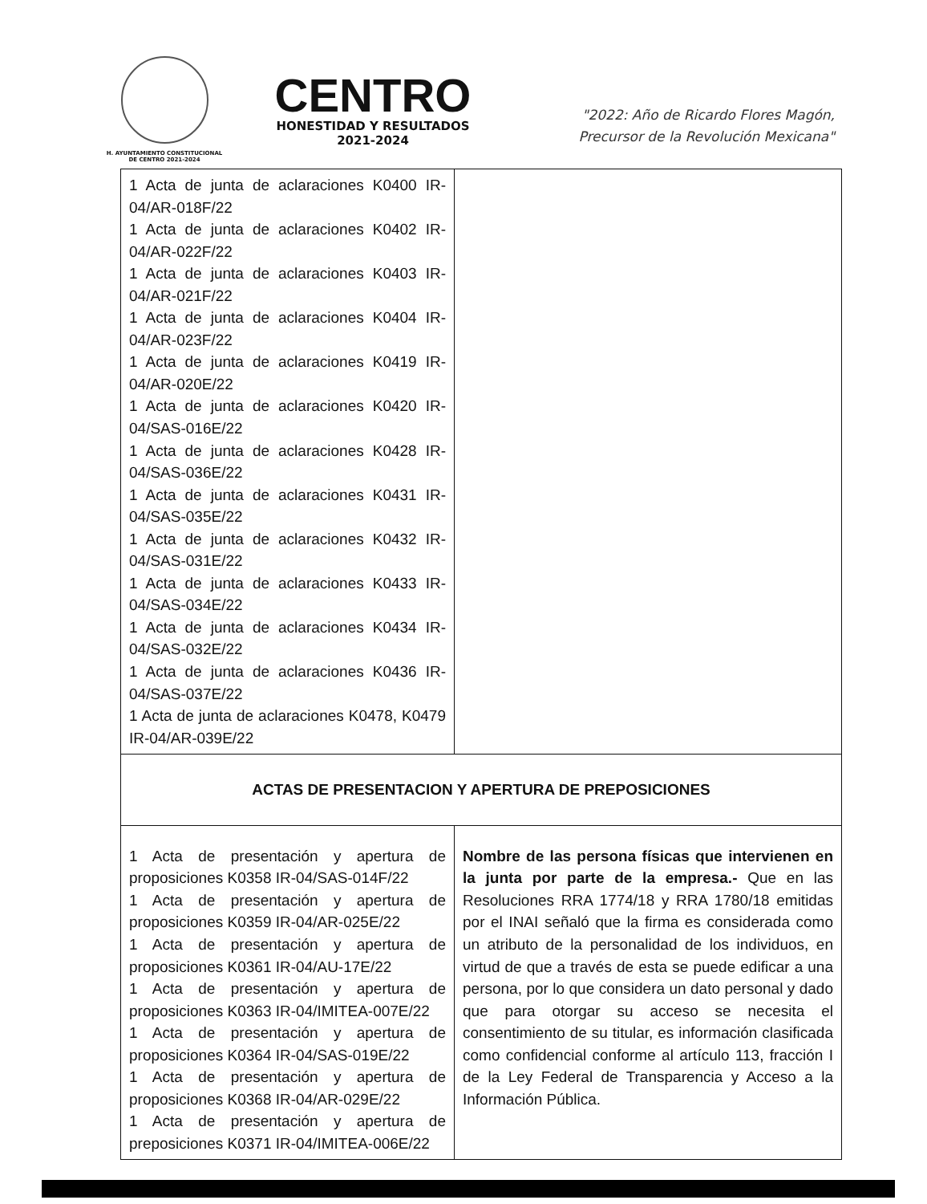H. AYUNTAMIENTO CONSTITUCIONAL
DE CENTRO 2021-2024
CENTRO
HONESTIDAD Y RESULTADOS
2021-2024
"2022: Año de Ricardo Flores Magón,
Precursor de la Revolución Mexicana"
| 1 Acta de junta de aclaraciones K0400 IR-04/AR-018F/22 1 Acta de junta de aclaraciones K0402 IR-04/AR-022F/22 1 Acta de junta de aclaraciones K0403 IR-04/AR-021F/22 1 Acta de junta de aclaraciones K0404 IR-04/AR-023F/22 1 Acta de junta de aclaraciones K0419 IR-04/AR-020E/22 1 Acta de junta de aclaraciones K0420 IR-04/SAS-016E/22 1 Acta de junta de aclaraciones K0428 IR-04/SAS-036E/22 1 Acta de junta de aclaraciones K0431 IR-04/SAS-035E/22 1 Acta de junta de aclaraciones K0432 IR-04/SAS-031E/22 1 Acta de junta de aclaraciones K0433 IR-04/SAS-034E/22 1 Acta de junta de aclaraciones K0434 IR-04/SAS-032E/22 1 Acta de junta de aclaraciones K0436 IR-04/SAS-037E/22 1 Acta de junta de aclaraciones K0478, K0479 IR-04/AR-039E/22 | |
| ACTAS DE PRESENTACION Y APERTURA DE PREPOSICIONES | |
| 1 Acta de presentación y apertura de proposiciones K0358 IR-04/SAS-014F/22 1 Acta de presentación y apertura de proposiciones K0359 IR-04/AR-025E/22 1 Acta de presentación y apertura de proposiciones K0361 IR-04/AU-17E/22 1 Acta de presentación y apertura de proposiciones K0363 IR-04/IMITEA-007E/22 1 Acta de presentación y apertura de proposiciones K0364 IR-04/SAS-019E/22 1 Acta de presentación y apertura de proposiciones K0368 IR-04/AR-029E/22 1 Acta de presentación y apertura de preposiciones K0371 IR-04/IMITEA-006E/22 | Nombre de las persona físicas que intervienen en la junta por parte de la empresa.- Que en las Resoluciones RRA 1774/18 y RRA 1780/18 emitidas por el INAI señaló que la firma es considerada como un atributo de la personalidad de los individuos, en virtud de que a través de esta se puede edificar a una persona, por lo que considera un dato personal y dado que para otorgar su acceso se necesita el consentimiento de su titular, es información clasificada como confidencial conforme al artículo 113, fracción I de la Ley Federal de Transparencia y Acceso a la Información Pública. |